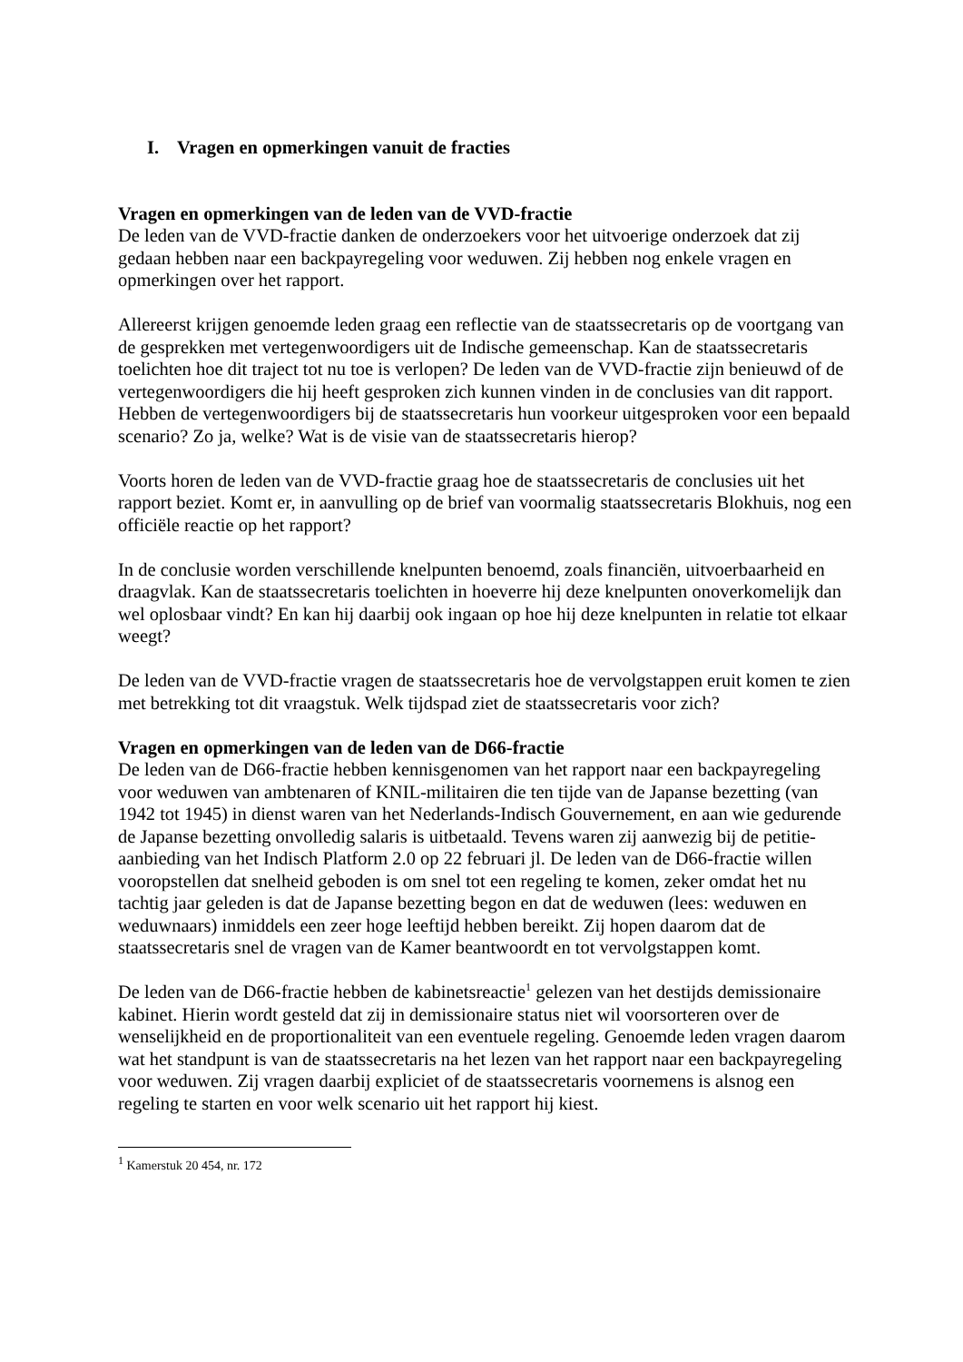I. Vragen en opmerkingen vanuit de fracties
Vragen en opmerkingen van de leden van de VVD-fractie
De leden van de VVD-fractie danken de onderzoekers voor het uitvoerige onderzoek dat zij gedaan hebben naar een backpayregeling voor weduwen. Zij hebben nog enkele vragen en opmerkingen over het rapport.
Allereerst krijgen genoemde leden graag een reflectie van de staatssecretaris op de voortgang van de gesprekken met vertegenwoordigers uit de Indische gemeenschap. Kan de staatssecretaris toelichten hoe dit traject tot nu toe is verlopen? De leden van de VVD-fractie zijn benieuwd of de vertegenwoordigers die hij heeft gesproken zich kunnen vinden in de conclusies van dit rapport. Hebben de vertegenwoordigers bij de staatssecretaris hun voorkeur uitgesproken voor een bepaald scenario? Zo ja, welke? Wat is de visie van de staatssecretaris hierop?
Voorts horen de leden van de VVD-fractie graag hoe de staatssecretaris de conclusies uit het rapport beziet. Komt er, in aanvulling op de brief van voormalig staatssecretaris Blokhuis, nog een officiële reactie op het rapport?
In de conclusie worden verschillende knelpunten benoemd, zoals financiën, uitvoerbaarheid en draagvlak. Kan de staatssecretaris toelichten in hoeverre hij deze knelpunten onoverkomelijk dan wel oplosbaar vindt? En kan hij daarbij ook ingaan op hoe hij deze knelpunten in relatie tot elkaar weegt?
De leden van de VVD-fractie vragen de staatssecretaris hoe de vervolgstappen eruit komen te zien met betrekking tot dit vraagstuk. Welk tijdspad ziet de staatssecretaris voor zich?
Vragen en opmerkingen van de leden van de D66-fractie
De leden van de D66-fractie hebben kennisgenomen van het rapport naar een backpayregeling voor weduwen van ambtenaren of KNIL-militairen die ten tijde van de Japanse bezetting (van 1942 tot 1945) in dienst waren van het Nederlands-Indisch Gouvernement, en aan wie gedurende de Japanse bezetting onvolledig salaris is uitbetaald. Tevens waren zij aanwezig bij de petitie-aanbieding van het Indisch Platform 2.0 op 22 februari jl. De leden van de D66-fractie willen vooropstellen dat snelheid geboden is om snel tot een regeling te komen, zeker omdat het nu tachtig jaar geleden is dat de Japanse bezetting begon en dat de weduwen (lees: weduwen en weduwnaars) inmiddels een zeer hoge leeftijd hebben bereikt. Zij hopen daarom dat de staatssecretaris snel de vragen van de Kamer beantwoordt en tot vervolgstappen komt.
De leden van de D66-fractie hebben de kabinetsreactie<sup>1</sup> gelezen van het destijds demissionaire kabinet. Hierin wordt gesteld dat zij in demissionaire status niet wil voorsorteren over de wenselijkheid en de proportionaliteit van een eventuele regeling. Genoemde leden vragen daarom wat het standpunt is van de staatssecretaris na het lezen van het rapport naar een backpayregeling voor weduwen. Zij vragen daarbij expliciet of de staatssecretaris voornemens is alsnog een regeling te starten en voor welk scenario uit het rapport hij kiest.
<sup>1</sup> Kamerstuk 20 454, nr. 172